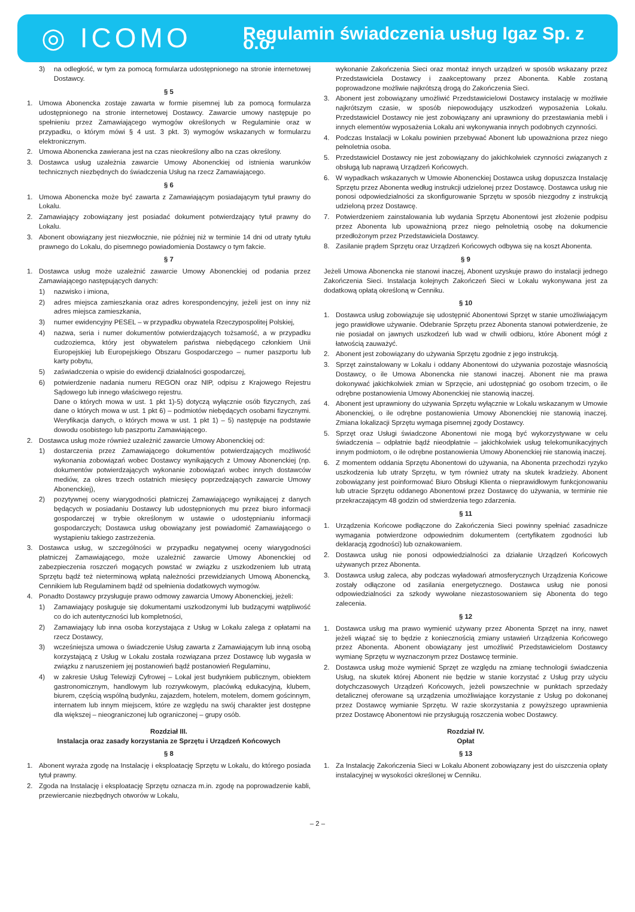◎ ICOMO
Regulamin świadczenia usług Igaz Sp. z o.o.
3) na odległość, w tym za pomocą formularza udostępnionego na stronie internetowej Dostawcy.
§ 5
1. Umowa Abonencka zostaje zawarta w formie pisemnej lub za pomocą formularza udostępnionego na stronie internetowej Dostawcy. Zawarcie umowy następuje po spełnieniu przez Zamawiającego wymogów określonych w Regulaminie oraz w przypadku, o którym mówi § 4 ust. 3 pkt. 3) wymogów wskazanych w formularzu elektronicznym.
2. Umowa Abonencka zawierana jest na czas nieokreślony albo na czas określony.
3. Dostawca usług uzależnia zawarcie Umowy Abonenckiej od istnienia warunków technicznych niezbędnych do świadczenia Usług na rzecz Zamawiającego.
§ 6
1. Umowa Abonencka może być zawarta z Zamawiającym posiadającym tytuł prawny do Lokalu.
2. Zamawiający zobowiązany jest posiadać dokument potwierdzający tytuł prawny do Lokalu.
3. Abonent obowiązany jest niezwłocznie, nie później niż w terminie 14 dni od utraty tytułu prawnego do Lokalu, do pisemnego powiadomienia Dostawcy o tym fakcie.
§ 7
1. Dostawca usług może uzależnić zawarcie Umowy Abonenckiej od podania przez Zamawiającego następujących danych:
1) nazwisko i imiona,
2) adres miejsca zamieszkania oraz adres korespondencyjny, jeżeli jest on inny niż adres miejsca zamieszkania,
3) numer ewidencyjny PESEL – w przypadku obywatela Rzeczypospolitej Polskiej,
4) nazwa, seria i numer dokumentów potwierdzających tożsamość, a w przypadku cudzoziemca, który jest obywatelem państwa niebędącego członkiem Unii Europejskiej lub Europejskiego Obszaru Gospodarczego – numer paszportu lub karty pobytu,
5) zaświadczenia o wpisie do ewidencji działalności gospodarczej,
6) potwierdzenie nadania numeru REGON oraz NIP, odpisu z Krajowego Rejestru Sądowego lub innego właściwego rejestru.
Dane o których mowa w ust. 1 pkt 1)-5) dotyczą wyłącznie osób fizycznych, zaś dane o których mowa w ust. 1 pkt 6) – podmiotów niebędących osobami fizycznymi. Weryfikacja danych, o których mowa w ust. 1 pkt 1) – 5) następuje na podstawie dowodu osobistego lub paszportu Zamawiającego.
2. Dostawca usług może również uzależnić zawarcie Umowy Abonenckiej od:
1) dostarczenia przez Zamawiającego dokumentów potwierdzających możliwość wykonania zobowiązań wobec Dostawcy wynikających z Umowy Abonenckiej (np. dokumentów potwierdzających wykonanie zobowiązań wobec innych dostawców mediów, za okres trzech ostatnich miesięcy poprzedzających zawarcie Umowy Abonenckiej),
2) pozytywnej oceny wiarygodności płatniczej Zamawiającego wynikającej z danych będących w posiadaniu Dostawcy lub udostępnionych mu przez biuro informacji gospodarczej w trybie określonym w ustawie o udostępnianiu informacji gospodarczych; Dostawca usług obowiązany jest powiadomić Zamawiającego o wystąpieniu takiego zastrzeżenia.
3. Dostawca usług, w szczególności w przypadku negatywnej oceny wiarygodności płatniczej Zamawiającego, może uzależnić zawarcie Umowy Abonenckiej od zabezpieczenia roszczeń mogących powstać w związku z uszkodzeniem lub utratą Sprzętu bądź też nieterminową wpłatą należności przewidzianych Umową Abonencką, Cennikiem lub Regulaminem bądź od spełnienia dodatkowych wymogów.
4. Ponadto Dostawcy przysługuje prawo odmowy zawarcia Umowy Abonenckiej, jeżeli:
1) Zamawiający posługuje się dokumentami uszkodzonymi lub budzącymi wątpliwość co do ich autentyczności lub kompletności,
2) Zamawiający lub inna osoba korzystająca z Usług w Lokalu zalega z opłatami na rzecz Dostawcy,
3) wcześniejsza umowa o świadczenie Usług zawarta z Zamawiającym lub inną osobą korzystającą z Usług w Lokalu została rozwiązana przez Dostawcę lub wygasła w związku z naruszeniem jej postanowień bądź postanowień Regulaminu,
4) w zakresie Usług Telewizji Cyfrowej – Lokal jest budynkiem publicznym, obiektem gastronomicznym, handlowym lub rozrywkowym, placówką edukacyjną, klubem, biurem, częścią wspólną budynku, zajazdem, hotelem, motelem, domem gościnnym, internatem lub innym miejscem, które ze względu na swój charakter jest dostępne dla większej – nieograniczonej lub ograniczonej – grupy osób.
Rozdział III.
Instalacja oraz zasady korzystania ze Sprzętu i Urządzeń Końcowych
§ 8
1. Abonent wyraża zgodę na Instalację i eksploatację Sprzętu w Lokalu, do którego posiada tytuł prawny.
2. Zgoda na Instalację i eksploatację Sprzętu oznacza m.in. zgodę na poprowadzenie kabli, przewiercanie niezbędnych otworów w Lokalu,
wykonanie Zakończenia Sieci oraz montaż innych urządzeń w sposób wskazany przez Przedstawiciela Dostawcy i zaakceptowany przez Abonenta. Kable zostaną poprowadzone możliwie najkrótszą drogą do Zakończenia Sieci.
3. Abonent jest zobowiązany umożliwić Przedstawicielowi Dostawcy instalację w możliwie najkrótszym czasie, w sposób niepowodujący uszkodzeń wyposażenia Lokalu. Przedstawiciel Dostawcy nie jest zobowiązany ani uprawniony do przestawiania mebli i innych elementów wyposażenia Lokalu ani wykonywania innych podobnych czynności.
4. Podczas Instalacji w Lokalu powinien przebywać Abonent lub upoważniona przez niego pełnoletnia osoba.
5. Przedstawiciel Dostawcy nie jest zobowiązany do jakichkolwiek czynności związanych z obsługą lub naprawą Urządzeń Końcowych.
6. W wypadkach wskazanych w Umowie Abonenckiej Dostawca usług dopuszcza Instalację Sprzętu przez Abonenta według instrukcji udzielonej przez Dostawcę. Dostawca usług nie ponosi odpowiedzialności za skonfigurowanie Sprzętu w sposób niezgodny z instrukcją udzieloną przez Dostawcę.
7. Potwierdzeniem zainstalowania lub wydania Sprzętu Abonentowi jest złożenie podpisu przez Abonenta lub upoważnioną przez niego pełnoletnią osobę na dokumencie przedłożonym przez Przedstawiciela Dostawcy.
8. Zasilanie prądem Sprzętu oraz Urządzeń Końcowych odbywa się na koszt Abonenta.
§ 9
Jeżeli Umowa Abonencka nie stanowi inaczej, Abonent uzyskuje prawo do instalacji jednego Zakończenia Sieci. Instalacja kolejnych Zakończeń Sieci w Lokalu wykonywana jest za dodatkową opłatą określoną w Cenniku.
§ 10
1. Dostawca usług zobowiązuje się udostępnić Abonentowi Sprzęt w stanie umożliwiającym jego prawidłowe używanie. Odebranie Sprzętu przez Abonenta stanowi potwierdzenie, że nie posiadał on jawnych uszkodzeń lub wad w chwili odbioru, które Abonent mógł z łatwością zauważyć.
2. Abonent jest zobowiązany do używania Sprzętu zgodnie z jego instrukcją.
3. Sprzęt zainstalowany w Lokalu i oddany Abonentowi do używania pozostaje własnością Dostawcy, o ile Umowa Abonencka nie stanowi inaczej. Abonent nie ma prawa dokonywać jakichkolwiek zmian w Sprzęcie, ani udostępniać go osobom trzecim, o ile odrębne postanowienia Umowy Abonenckiej nie stanowią inaczej.
4. Abonent jest uprawniony do używania Sprzętu wyłącznie w Lokalu wskazanym w Umowie Abonenckiej, o ile odrębne postanowienia Umowy Abonenckiej nie stanowią inaczej. Zmiana lokalizacji Sprzętu wymaga pisemnej zgody Dostawcy.
5. Sprzęt oraz Usługi świadczone Abonentowi nie mogą być wykorzystywane w celu świadczenia – odpłatnie bądź nieodpłatnie – jakichkolwiek usług telekomunikacyjnych innym podmiotom, o ile odrębne postanowienia Umowy Abonenckiej nie stanowią inaczej.
6. Z momentem oddania Sprzętu Abonentowi do używania, na Abonenta przechodzi ryzyko uszkodzenia lub utraty Sprzętu, w tym również utraty na skutek kradzieży. Abonent zobowiązany jest poinformować Biuro Obsługi Klienta o nieprawidłowym funkcjonowaniu lub utracie Sprzętu oddanego Abonentowi przez Dostawcę do używania, w terminie nie przekraczającym 48 godzin od stwierdzenia tego zdarzenia.
§ 11
1. Urządzenia Końcowe podłączone do Zakończenia Sieci powinny spełniać zasadnicze wymagania potwierdzone odpowiednim dokumentem (certyfikatem zgodności lub deklaracją zgodności) lub oznakowaniem.
2. Dostawca usług nie ponosi odpowiedzialności za działanie Urządzeń Końcowych używanych przez Abonenta.
3. Dostawca usług zaleca, aby podczas wyładowań atmosferycznych Urządzenia Końcowe zostały odłączone od zasilania energetycznego. Dostawca usług nie ponosi odpowiedzialności za szkody wywołane niezastosowaniem się Abonenta do tego zalecenia.
§ 12
1. Dostawca usług ma prawo wymienić używany przez Abonenta Sprzęt na inny, nawet jeżeli wiązać się to będzie z koniecznością zmiany ustawień Urządzenia Końcowego przez Abonenta. Abonent obowiązany jest umożliwić Przedstawicielom Dostawcy wymianę Sprzętu w wyznaczonym przez Dostawcę terminie.
2. Dostawca usług może wymienić Sprzęt ze względu na zmianę technologii świadczenia Usług, na skutek której Abonent nie będzie w stanie korzystać z Usług przy użyciu dotychczasowych Urządzeń Końcowych, jeżeli powszechnie w punktach sprzedaży detalicznej oferowane są urządzenia umożliwiające korzystanie z Usług po dokonanej przez Dostawcę wymianie Sprzętu. W razie skorzystania z powyższego uprawnienia przez Dostawcę Abonentowi nie przysługują roszczenia wobec Dostawcy.
Rozdział IV.
Opłat
§ 13
1. Za Instalację Zakończenia Sieci w Lokalu Abonent zobowiązany jest do uiszczenia opłaty instalacyjnej w wysokości określonej w Cenniku.
– 2 –